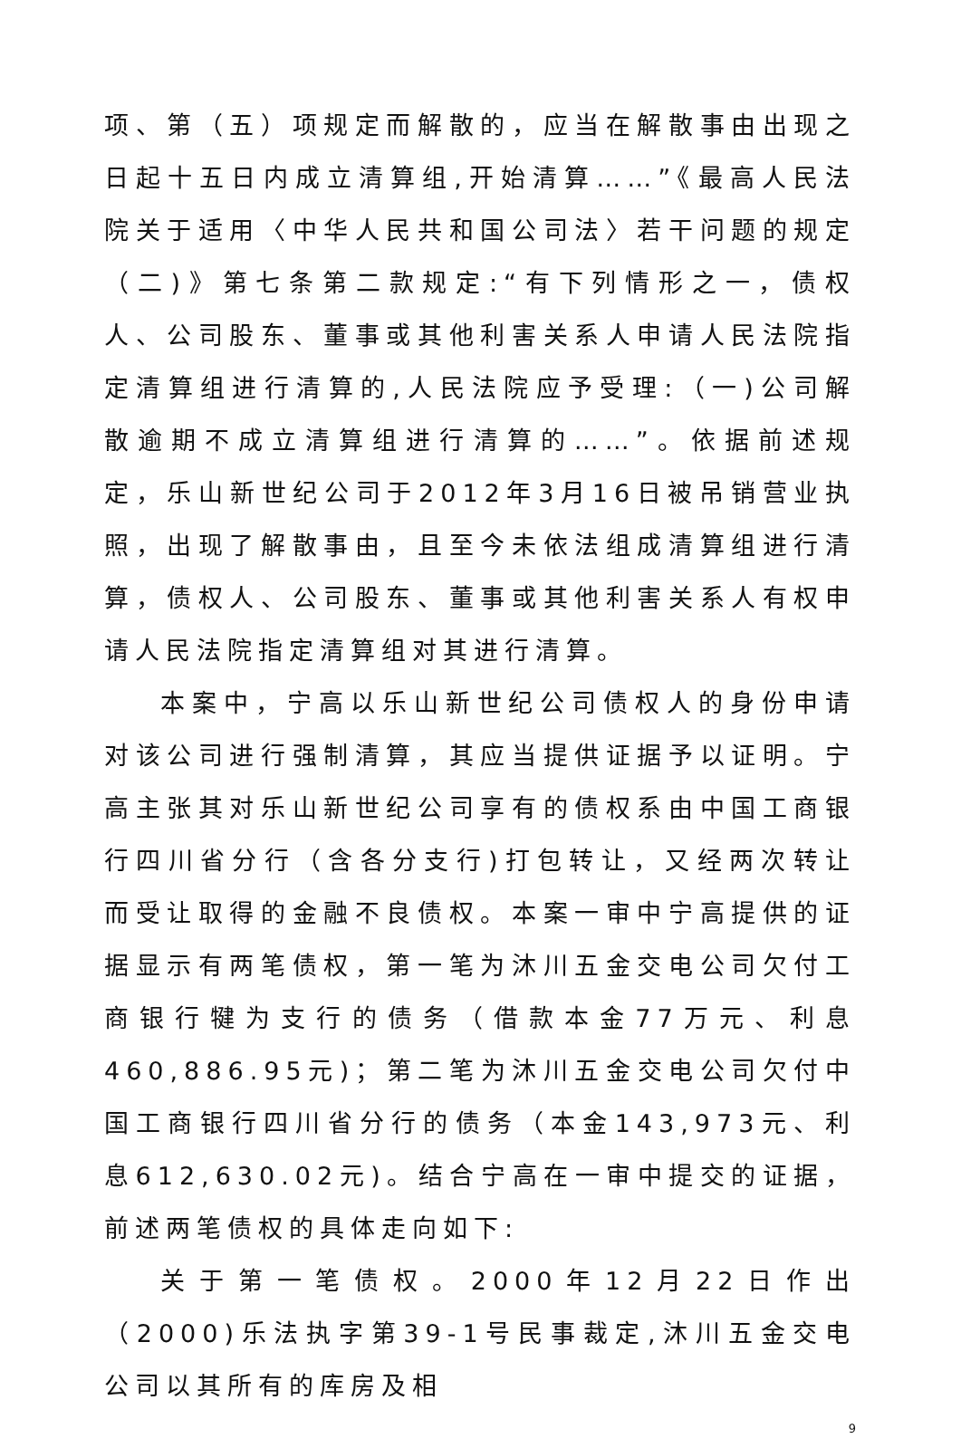项、第（五）项规定而解散的，应当在解散事由出现之日起十五日内成立清算组,开始清算……”《最高人民法院关于适用〈中华人民共和国公司法〉若干问题的规定（二)》第七条第二款规定:“有下列情形之一，债权人、公司股东、董事或其他利害关系人申请人民法院指定清算组进行清算的,人民法院应予受理:（一)公司解散逾期不成立清算组进行清算的……”。依据前述规定，乐山新世纪公司于2012年3月16日被吊销营业执照，出现了解散事由，且至今未依法组成清算组进行清算，债权人、公司股东、董事或其他利害关系人有权申请人民法院指定清算组对其进行清算。
本案中，宁高以乐山新世纪公司债权人的身份申请对该公司进行强制清算，其应当提供证据予以证明。宁高主张其对乐山新世纪公司享有的债权系由中国工商银行四川省分行（含各分支行)打包转让，又经两次转让而受让取得的金融不良债权。本案一审中宁高提供的证据显示有两笔债权，第一笔为沐川五金交电公司欠付工商银行犍为支行的债务（借款本金77万元、利息460,886.95元)；第二笔为沐川五金交电公司欠付中国工商银行四川省分行的债务（本金143,973元、利息612,630.02元)。结合宁高在一审中提交的证据，前述两笔债权的具体走向如下:
关于第一笔债权。2000年12月22日作出（2000)乐法执字第39-1号民事裁定,沐川五金交电公司以其所有的库房及相
9